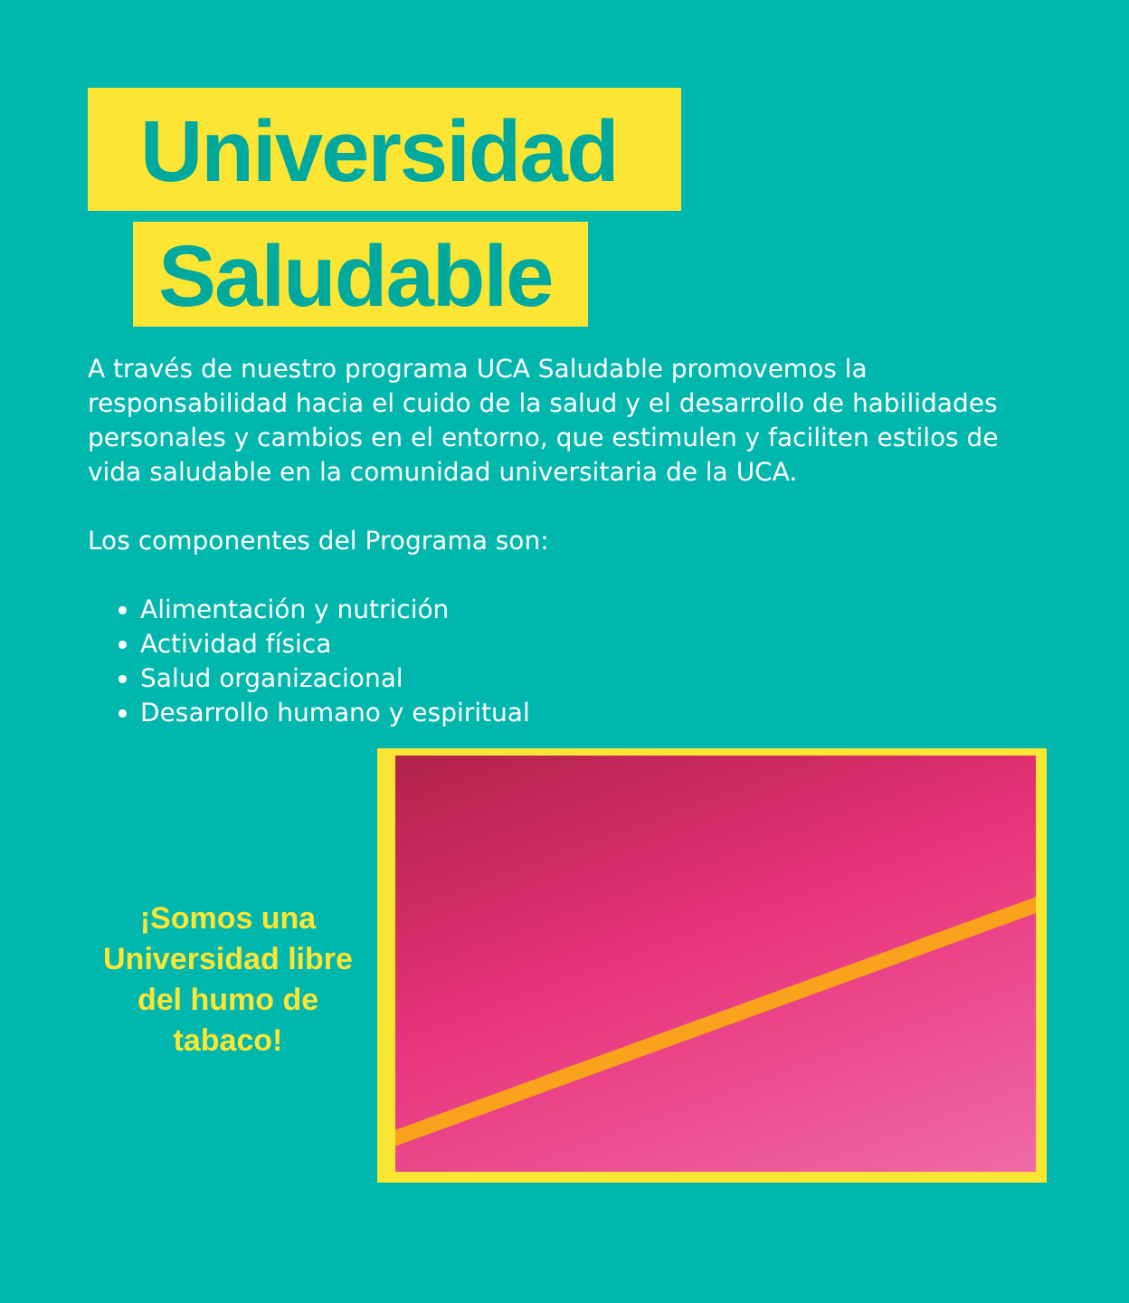Universidad
Saludable
A través de nuestro programa UCA Saludable promovemos la responsabilidad hacia el cuido de la salud y el desarrollo de habilidades personales y cambios en el entorno, que estimulen y faciliten estilos de vida saludable en la comunidad universitaria de la UCA.
Los componentes del Programa son:
Alimentación y nutrición
Actividad física
Salud organizacional
Desarrollo humano y espiritual
¡Somos una Universidad libre del humo de tabaco!